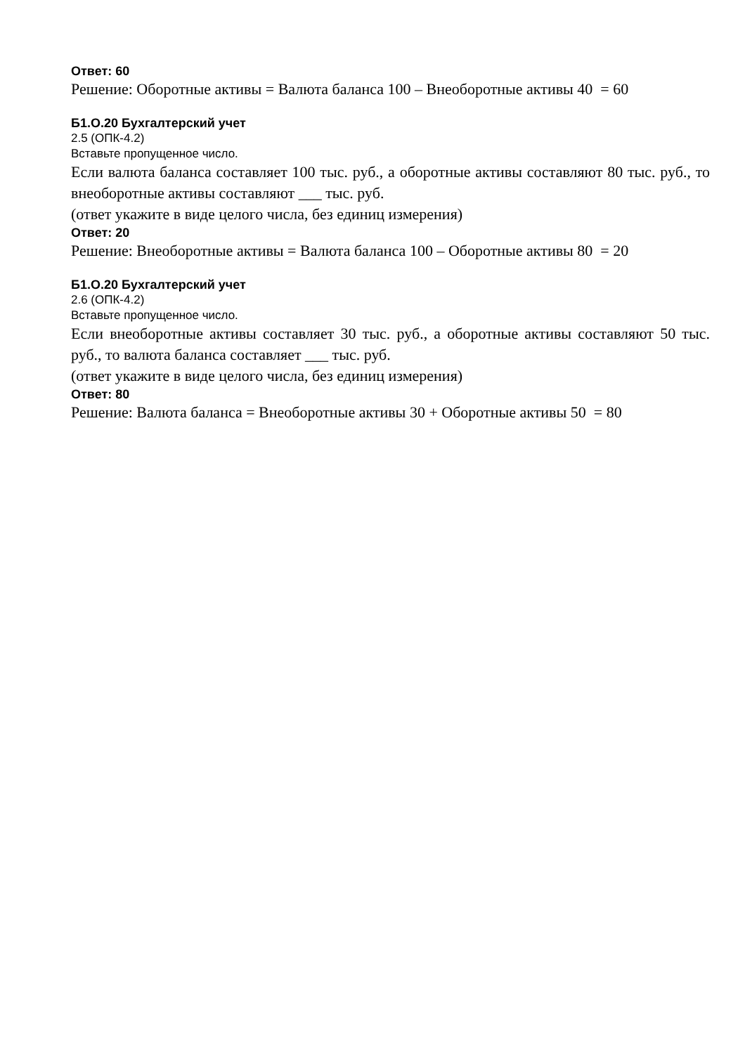Ответ: 60
Решение: Оборотные активы = Валюта баланса 100 – Внеоборотные активы 40 = 60
Б1.О.20 Бухгалтерский учет
2.5 (ОПК-4.2)
Вставьте пропущенное число.
Если валюта баланса составляет 100 тыс. руб., а оборотные активы составляют 80 тыс. руб., то внеоборотные активы составляют ___ тыс. руб.
(ответ укажите в виде целого числа, без единиц измерения)
Ответ: 20
Решение: Внеоборотные активы = Валюта баланса 100 – Оборотные активы 80 = 20
Б1.О.20 Бухгалтерский учет
2.6 (ОПК-4.2)
Вставьте пропущенное число.
Если внеоборотные активы составляет 30 тыс. руб., а оборотные активы составляют 50 тыс. руб., то валюта баланса составляет ___ тыс. руб.
(ответ укажите в виде целого числа, без единиц измерения)
Ответ: 80
Решение: Валюта баланса = Внеоборотные активы 30 + Оборотные активы 50 = 80